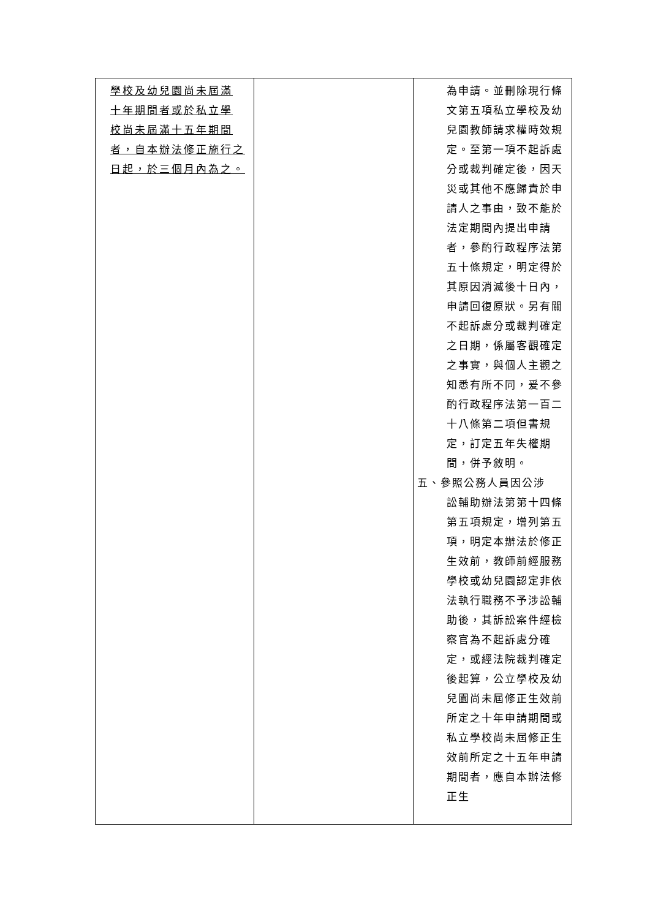| 學校及幼兒園尚未屆滿 十年期間者或於私立學 校尚未屆滿十五年期間 者，自本辦法修正施行之 日起，於三個月內為之。 | | 為申請。並刪除現行條文第五項私立學校及幼兒園教師請求權時效規定。至第一項不起訴處分或裁判確定後，因天災或其他不應歸責於申請人之事由，致不能於法定期間內提出申請者，參酌行政程序法第五十條規定，明定得於其原因消滅後十日內，申請回復原狀。另有關不起訴處分或裁判確定之日期，係屬客觀確定之事實，與個人主觀之知悉有所不同，爰不參酌行政程序法第一百二十八條第二項但書規定，訂定五年失權期間，併予敘明。 五、參照公務人員因公涉 訟輔助辦法第第十四條第五項規定，增列第五項，明定本辦法於修正生效前，教師前經服務學校或幼兒園認定非依法執行職務不予涉訟輔助後，其訴訟案件經檢察官為不起訴處分確定，或經法院裁判確定後起算，公立學校及幼兒園尚未屆修正生效前所定之十年申請期間或私立學校尚未屆修正生效前所定之十五年申請期間者，應自本辦法修正生 |